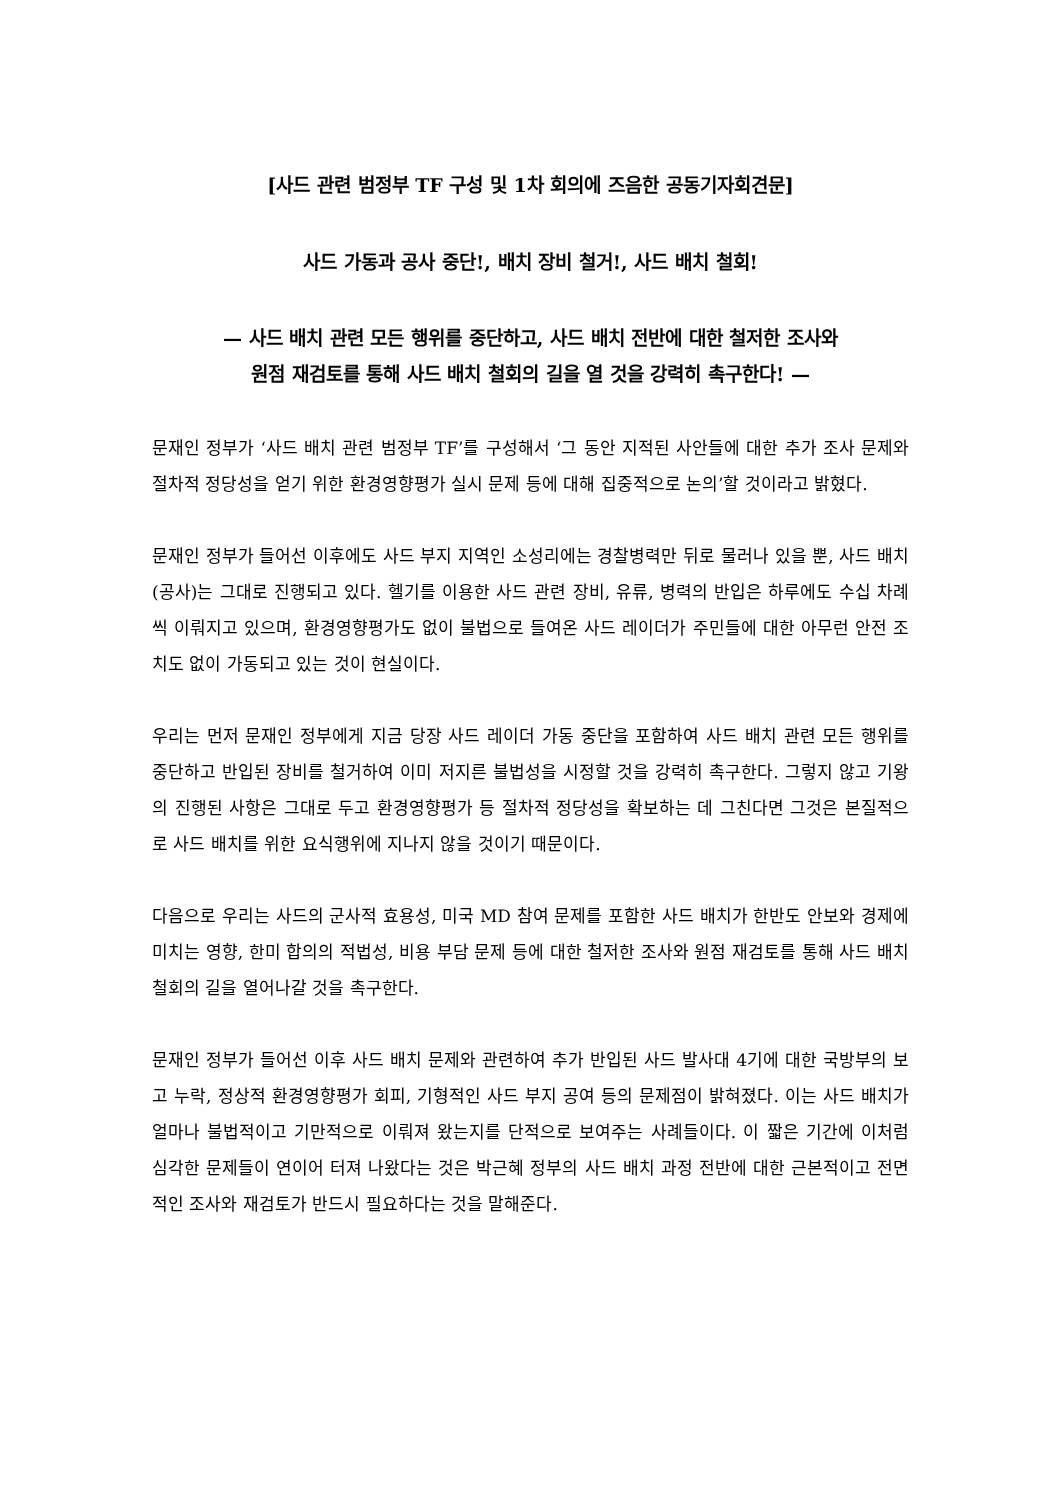[사드 관련 범정부 TF 구성 및 1차 회의에 즈음한 공동기자회견문]
사드 가동과 공사 중단!, 배치 장비 철거!, 사드 배치 철회!
— 사드 배치 관련 모든 행위를 중단하고, 사드 배치 전반에 대한 철저한 조사와
원점 재검토를 통해 사드 배치 철회의 길을 열 것을 강력히 촉구한다! —
문재인 정부가 ‘사드 배치 관련 범정부 TF’를 구성해서 ‘그 동안 지적된 사안들에 대한 추가 조사 문제와 절차적 정당성을 얻기 위한 환경영향평가 실시 문제 등에 대해 집중적으로 논의’할 것이라고 밝혔다.
문재인 정부가 들어선 이후에도 사드 부지 지역인 소성리에는 경찰병력만 뒤로 물러나 있을 뿐, 사드 배치(공사)는 그대로 진행되고 있다. 헬기를 이용한 사드 관련 장비, 유류, 병력의 반입은 하루에도 수십 차례씩 이뤄지고 있으며, 환경영향평가도 없이 불법으로 들여온 사드 레이더가 주민들에 대한 아무런 안전 조치도 없이 가동되고 있는 것이 현실이다.
우리는 먼저 문재인 정부에게 지금 당장 사드 레이더 가동 중단을 포함하여 사드 배치 관련 모든 행위를 중단하고 반입된 장비를 철거하여 이미 저지른 불법성을 시정할 것을 강력히 촉구한다. 그렇지 않고 기왕의 진행된 사항은 그대로 두고 환경영향평가 등 절차적 정당성을 확보하는 데 그친다면 그것은 본질적으로 사드 배치를 위한 요식행위에 지나지 않을 것이기 때문이다.
다음으로 우리는 사드의 군사적 효용성, 미국 MD 참여 문제를 포함한 사드 배치가 한반도 안보와 경제에 미치는 영향, 한미 합의의 적법성, 비용 부담 문제 등에 대한 철저한 조사와 원점 재검토를 통해 사드 배치 철회의 길을 열어나갈 것을 촉구한다.
문재인 정부가 들어선 이후 사드 배치 문제와 관련하여 추가 반입된 사드 발사대 4기에 대한 국방부의 보고 누락, 정상적 환경영향평가 회피, 기형적인 사드 부지 공여 등의 문제점이 밝혀졌다. 이는 사드 배치가 얼마나 불법적이고 기만적으로 이뤄져 왔는지를 단적으로 보여주는 사례들이다. 이 짧은 기간에 이처럼 심각한 문제들이 연이어 터져 나왔다는 것은 박근혜 정부의 사드 배치 과정 전반에 대한 근본적이고 전면적인 조사와 재검토가 반드시 필요하다는 것을 말해준다.